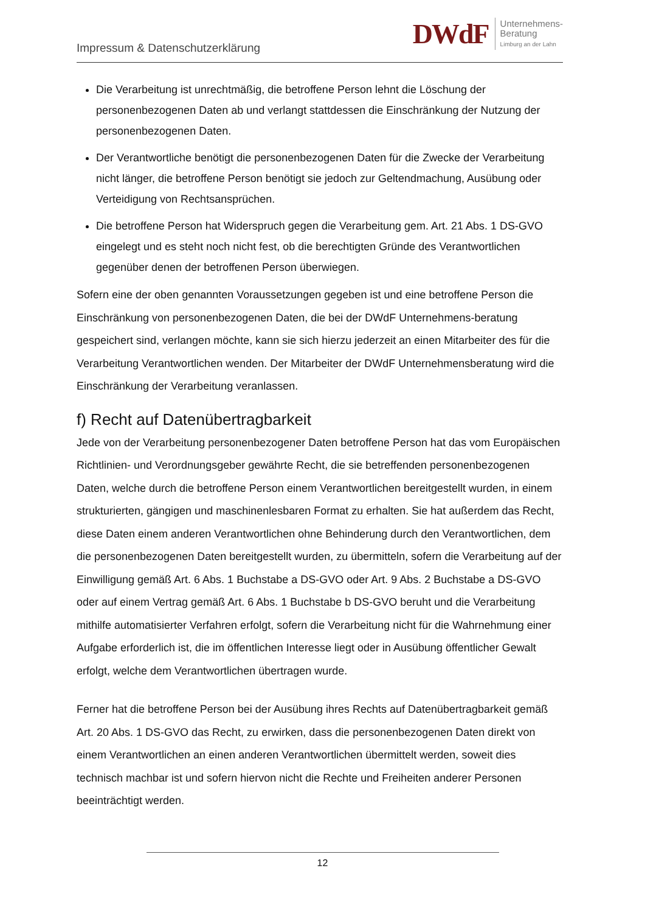Impressum & Datenschutzerklärung
DWdF Unternehmens-
Beratung
Limburg an der Lahn
Die Verarbeitung ist unrechtmäßig, die betroffene Person lehnt die Löschung der personenbezogenen Daten ab und verlangt stattdessen die Einschränkung der Nutzung der personenbezogenen Daten.
Der Verantwortliche benötigt die personenbezogenen Daten für die Zwecke der Verarbeitung nicht länger, die betroffene Person benötigt sie jedoch zur Geltendmachung, Ausübung oder Verteidigung von Rechtsansprüchen.
Die betroffene Person hat Widerspruch gegen die Verarbeitung gem. Art. 21 Abs. 1 DS-GVO eingelegt und es steht noch nicht fest, ob die berechtigten Gründe des Verantwortlichen gegenüber denen der betroffenen Person überwiegen.
Sofern eine der oben genannten Voraussetzungen gegeben ist und eine betroffene Person die Einschränkung von personenbezogenen Daten, die bei der DWdF Unternehmens-beratung gespeichert sind, verlangen möchte, kann sie sich hierzu jederzeit an einen Mitarbeiter des für die Verarbeitung Verantwortlichen wenden. Der Mitarbeiter der DWdF Unternehmensberatung wird die Einschränkung der Verarbeitung veranlassen.
f) Recht auf Datenübertragbarkeit
Jede von der Verarbeitung personenbezogener Daten betroffene Person hat das vom Europäischen Richtlinien- und Verordnungsgeber gewährte Recht, die sie betreffenden personenbezogenen Daten, welche durch die betroffene Person einem Verantwortlichen bereitgestellt wurden, in einem strukturierten, gängigen und maschinenlesbaren Format zu erhalten. Sie hat außerdem das Recht, diese Daten einem anderen Verantwortlichen ohne Behinderung durch den Verantwortlichen, dem die personenbezogenen Daten bereitgestellt wurden, zu übermitteln, sofern die Verarbeitung auf der Einwilligung gemäß Art. 6 Abs. 1 Buchstabe a DS-GVO oder Art. 9 Abs. 2 Buchstabe a DS-GVO oder auf einem Vertrag gemäß Art. 6 Abs. 1 Buchstabe b DS-GVO beruht und die Verarbeitung mithilfe automatisierter Verfahren erfolgt, sofern die Verarbeitung nicht für die Wahrnehmung einer Aufgabe erforderlich ist, die im öffentlichen Interesse liegt oder in Ausübung öffentlicher Gewalt erfolgt, welche dem Verantwortlichen übertragen wurde.
Ferner hat die betroffene Person bei der Ausübung ihres Rechts auf Datenübertragbarkeit gemäß Art. 20 Abs. 1 DS-GVO das Recht, zu erwirken, dass die personenbezogenen Daten direkt von einem Verantwortlichen an einen anderen Verantwortlichen übermittelt werden, soweit dies technisch machbar ist und sofern hiervon nicht die Rechte und Freiheiten anderer Personen beeinträchtigt werden.
12